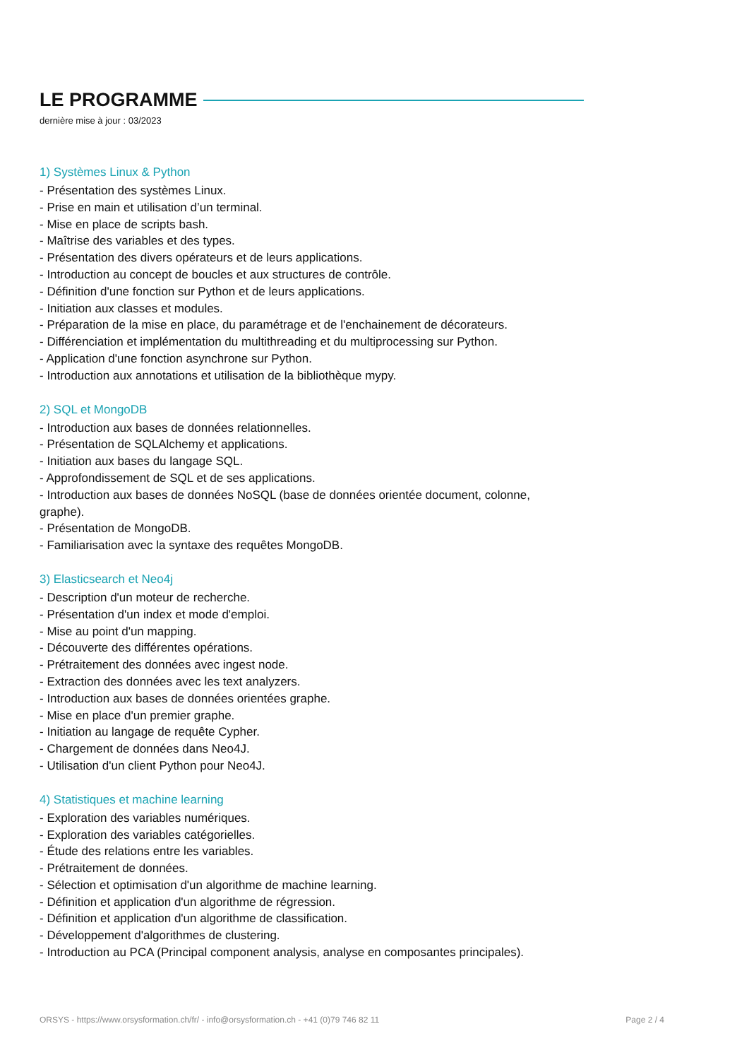LE PROGRAMME
dernière mise à jour : 03/2023
1) Systèmes Linux & Python
- Présentation des systèmes Linux.
- Prise en main et utilisation d’un terminal.
- Mise en place de scripts bash.
- Maîtrise des variables et des types.
- Présentation des divers opérateurs et de leurs applications.
- Introduction au concept de boucles et aux structures de contrôle.
- Définition d'une fonction sur Python et de leurs applications.
- Initiation aux classes et modules.
- Préparation de la mise en place, du paramétrage et de l'enchainement de décorateurs.
- Différenciation et implémentation du multithreading et du multiprocessing sur Python.
- Application d'une fonction asynchrone sur Python.
- Introduction aux annotations et utilisation de la bibliothèque mypy.
2) SQL et MongoDB
- Introduction aux bases de données relationnelles.
- Présentation de SQLAlchemy et applications.
- Initiation aux bases du langage SQL.
- Approfondissement de SQL et de ses applications.
- Introduction aux bases de données NoSQL (base de données orientée document, colonne, graphe).
- Présentation de MongoDB.
- Familiarisation avec la syntaxe des requêtes MongoDB.
3) Elasticsearch et Neo4j
- Description d'un moteur de recherche.
- Présentation d'un index et mode d'emploi.
- Mise au point d'un mapping.
- Découverte des différentes opérations.
- Prétraitement des données avec ingest node.
- Extraction des données avec les text analyzers.
- Introduction aux bases de données orientées graphe.
- Mise en place d'un premier graphe.
- Initiation au langage de requête Cypher.
- Chargement de données dans Neo4J.
- Utilisation d'un client Python pour Neo4J.
4) Statistiques et machine learning
- Exploration des variables numériques.
- Exploration des variables catégorielles.
- Étude des relations entre les variables.
- Prétraitement de données.
- Sélection et optimisation d'un algorithme de machine learning.
- Définition et application d'un algorithme de régression.
- Définition et application d'un algorithme de classification.
- Développement d'algorithmes de clustering.
- Introduction au PCA (Principal component analysis, analyse en composantes principales).
ORSYS - https://www.orsysformation.ch/fr/ - info@orsysformation.ch - +41 (0)79 746 82 11 Page 2 / 4